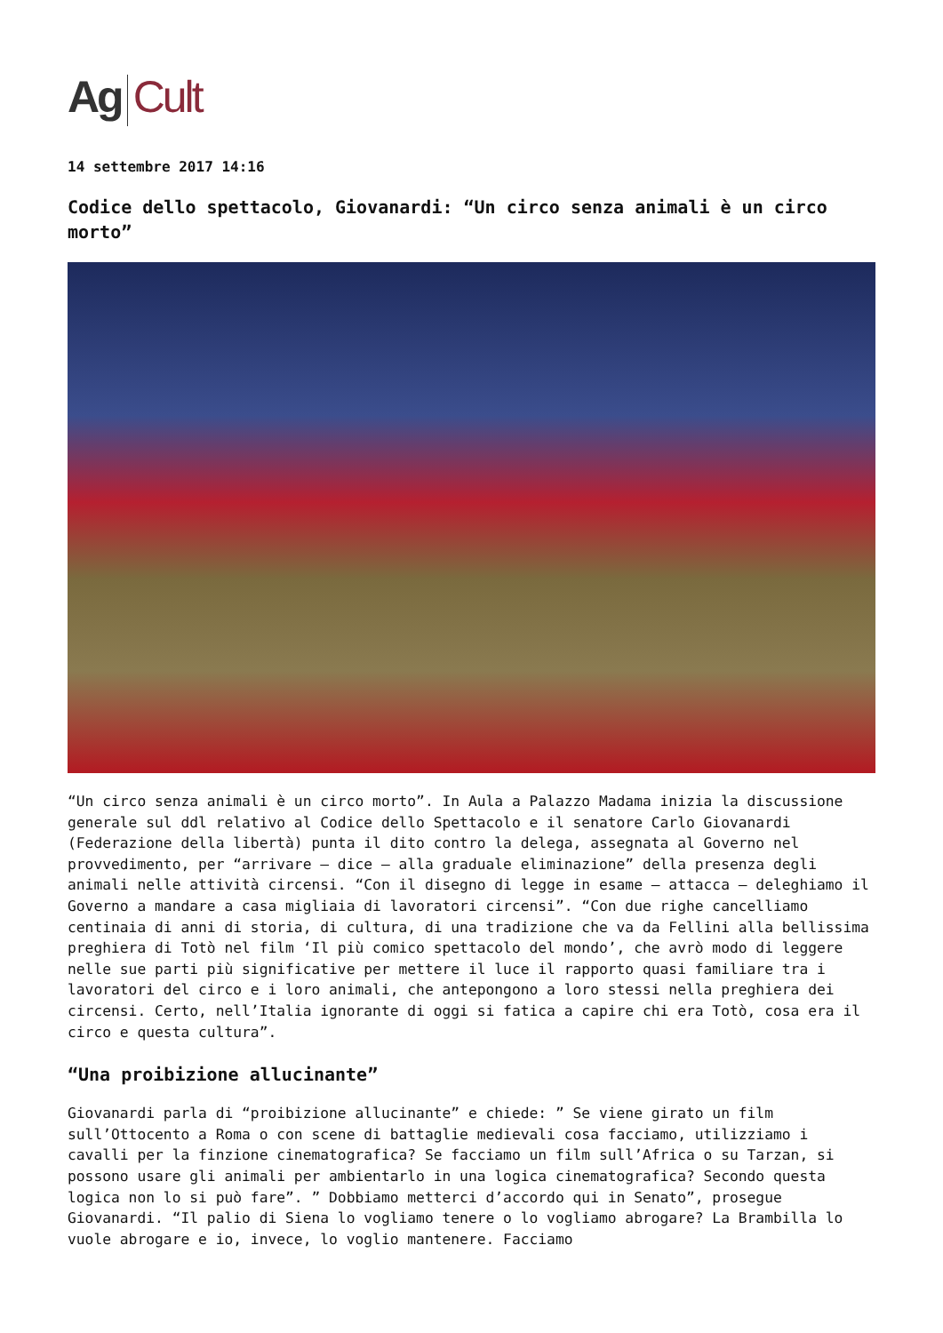Ag Cult
14 settembre 2017 14:16
Codice dello spettacolo, Giovanardi: “Un circo senza animali è un circo morto”
“Un circo senza animali è un circo morto”. In Aula a Palazzo Madama inizia la discussione generale sul ddl relativo al Codice dello Spettacolo e il senatore Carlo Giovanardi (Federazione della libertà) punta il dito contro la delega, assegnata al Governo nel provvedimento, per “arrivare – dice – alla graduale eliminazione” della presenza degli animali nelle attività circensi. “Con il disegno di legge in esame – attacca – deleghiamo il Governo a mandare a casa migliaia di lavoratori circensi”. “Con due righe cancelliamo centinaia di anni di storia, di cultura, di una tradizione che va da Fellini alla bellissima preghiera di Totò nel film ‘Il più comico spettacolo del mondo’, che avrò modo di leggere nelle sue parti più significative per mettere il luce il rapporto quasi familiare tra i lavoratori del circo e i loro animali, che antepongono a loro stessi nella preghiera dei circensi. Certo, nell’Italia ignorante di oggi si fatica a capire chi era Totò, cosa era il circo e questa cultura”.
“Una proibizione allucinante”
Giovanardi parla di “proibizione allucinante” e chiede: ” Se viene girato un film sull’Ottocento a Roma o con scene di battaglie medievali cosa facciamo, utilizziamo i cavalli per la finzione cinematografica? Se facciamo un film sull’Africa o su Tarzan, si possono usare gli animali per ambientarlo in una logica cinematografica? Secondo questa logica non lo si può fare”. ” Dobbiamo metterci d’accordo qui in Senato”, prosegue Giovanardi. “Il palio di Siena lo vogliamo tenere o lo vogliamo abrogare? La Brambilla lo vuole abrogare e io, invece, lo voglio mantenere. Facciamo